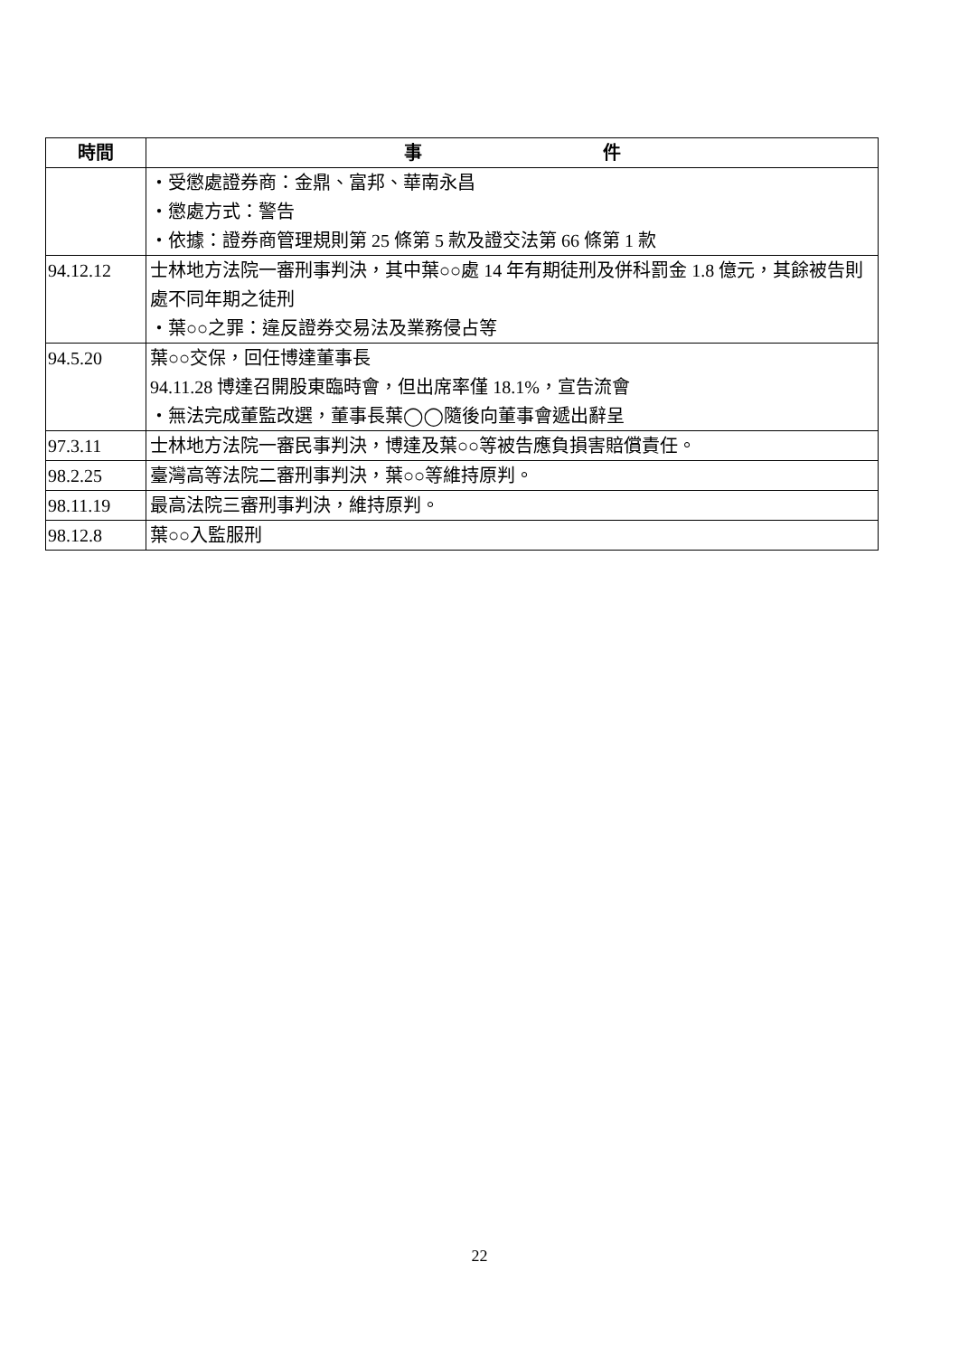| 時間 | 事 件 |
| --- | --- |
| | ‧受懲處證券商：金鼎、富邦、華南永昌 ‧懲處方式：警告 ‧依據：證券商管理規則第 25 條第 5 款及證交法第 66 條第 1 款 |
| 94.12.12 | 士林地方法院一審刑事判決，其中葉○○處 14 年有期徒刑及併科罰金 1.8 億元，其餘被告則處不同年期之徒刑 ‧葉○○之罪：違反證券交易法及業務侵占等 |
| 94.5.20 | 葉○○交保，回任博達董事長 94.11.28 博達召開股東臨時會，但出席率僅 18.1%，宣告流會 ‧無法完成董監改選，董事長葉◯◯隨後向董事會遞出辭呈 |
| 97.3.11 | 士林地方法院一審民事判決，博達及葉○○等被告應負損害賠償責任。 |
| 98.2.25 | 臺灣高等法院二審刑事判決，葉○○等維持原判。 |
| 98.11.19 | 最高法院三審刑事判決，維持原判。 |
| 98.12.8 | 葉○○入監服刑 |
22